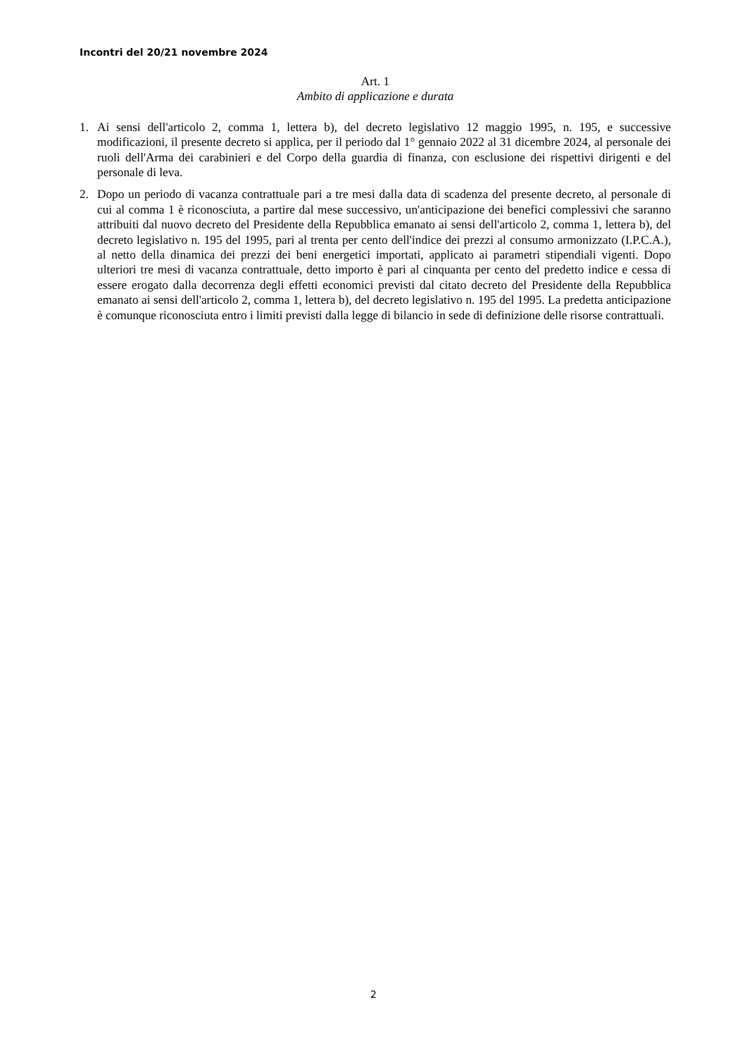Incontri del 20/21 novembre 2024
Art. 1
Ambito di applicazione e durata
1. Ai sensi dell'articolo 2, comma 1, lettera b), del decreto legislativo 12 maggio 1995, n. 195, e successive modificazioni, il presente decreto si applica, per il periodo dal 1° gennaio 2022 al 31 dicembre 2024, al personale dei ruoli dell'Arma dei carabinieri e del Corpo della guardia di finanza, con esclusione dei rispettivi dirigenti e del personale di leva.
2. Dopo un periodo di vacanza contrattuale pari a tre mesi dalla data di scadenza del presente decreto, al personale di cui al comma 1 è riconosciuta, a partire dal mese successivo, un'anticipazione dei benefici complessivi che saranno attribuiti dal nuovo decreto del Presidente della Repubblica emanato ai sensi dell'articolo 2, comma 1, lettera b), del decreto legislativo n. 195 del 1995, pari al trenta per cento dell'indice dei prezzi al consumo armonizzato (I.P.C.A.), al netto della dinamica dei prezzi dei beni energetici importati, applicato ai parametri stipendiali vigenti. Dopo ulteriori tre mesi di vacanza contrattuale, detto importo è pari al cinquanta per cento del predetto indice e cessa di essere erogato dalla decorrenza degli effetti economici previsti dal citato decreto del Presidente della Repubblica emanato ai sensi dell'articolo 2, comma 1, lettera b), del decreto legislativo n. 195 del 1995. La predetta anticipazione è comunque riconosciuta entro i limiti previsti dalla legge di bilancio in sede di definizione delle risorse contrattuali.
2